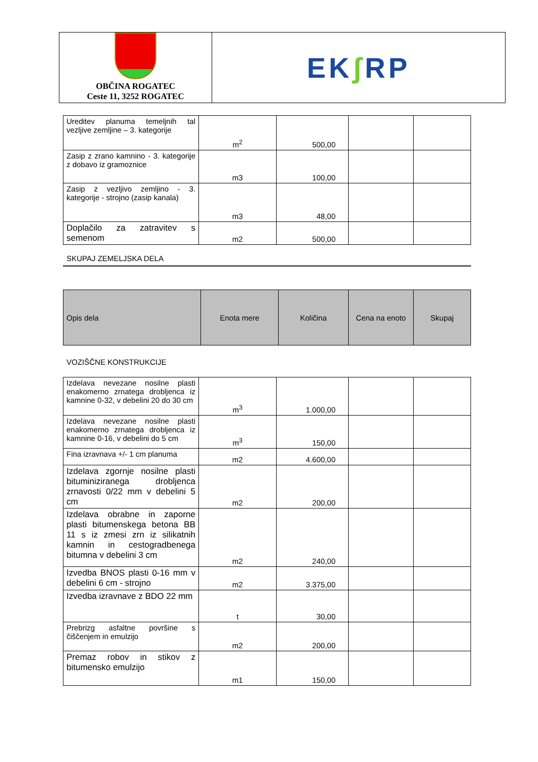OBČINA ROGATEC
Ceste 11, 3252 ROGATEC
EK ʃ RP
| Ureditev planuma temeljnih tal vezljive zemljine – 3. kategorije | m<sup>2</sup> | 500,00 | | |
| Zasip z zrano kamnino - 3. kategorije z dobavo iz gramoznice | m3 | 100,00 | | |
| Zasip z vezljivo zemljino - 3. kategorije - strojno (zasip kanala) | m3 | 48,00 | | |
| Doplačilo za zatravitev s semenom | m2 | 500,00 | | |
SKUPAJ ZEMELJSKA DELA
| Opis dela | Enota mere | Količina | Cena na enoto | Skupaj |
| --- | --- | --- | --- | --- |
VOZIŠČNE KONSTRUKCIJE
| Izdelava nevezane nosilne plasti enakomerno zrnatega drobljenca iz kamnine 0-32, v debelini 20 do 30 cm | m<sup>3</sup> | 1.000,00 | | |
| Izdelava nevezane nosilne plasti enakomerno zrnatega drobljenca iz kamnine 0-16, v debelini do 5 cm | m<sup>3</sup> | 150,00 | | |
| Fina izravnava +/- 1 cm planuma | m2 | 4.600,00 | | |
| Izdelava zgornje nosilne plasti bituminiziranega drobljenca zrnavosti 0/22 mm v debelini 5 cm | m2 | 200,00 | | |
| Izdelava obrabne in zaporne plasti bitumenskega betona BB 11 s iz zmesi zrn iz silikatnih kamnin in cestogradbenega bitumna v debelini 3 cm | m2 | 240,00 | | |
| Izvedba BNOS plasti 0-16 mm v debelini 6 cm - strojno | m2 | 3.375,00 | | |
| Izvedba izravnave z BDO 22 mm | t | 30,00 | | |
| Prebrizg asfaltne površine s čiščenjem in emulzijo | m2 | 200,00 | | |
| Premaz robov in stikov z bitumensko emulzijo | m1 | 150,00 | | |